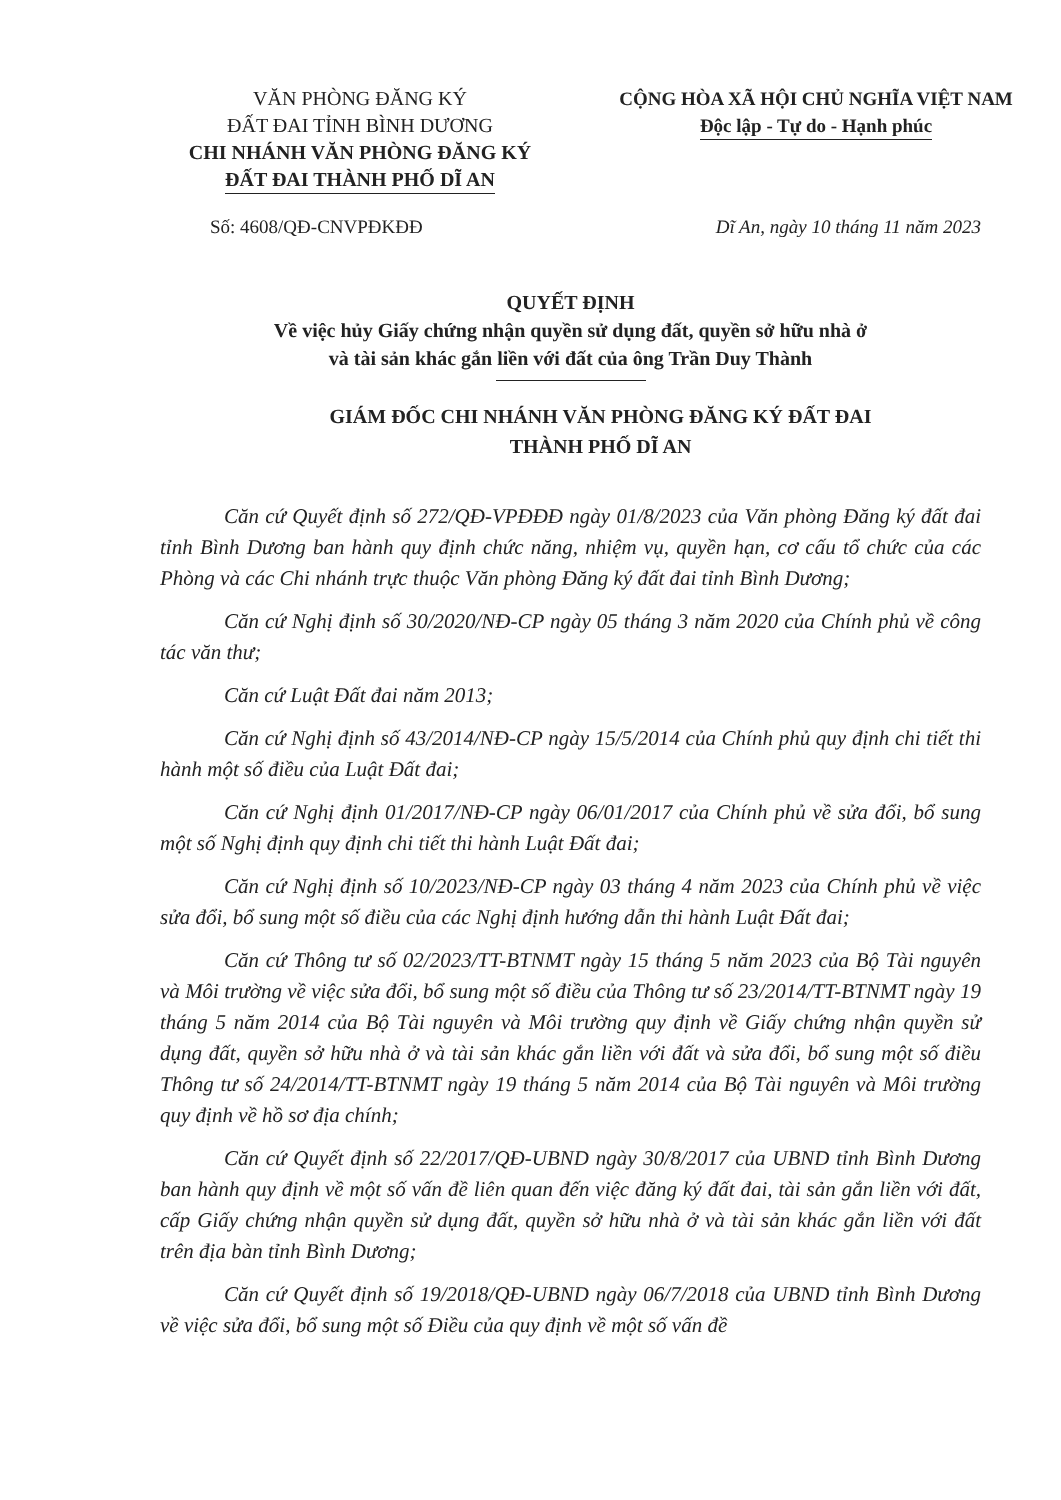VĂN PHÒNG ĐĂNG KÝ
ĐẤT ĐAI TỈNH BÌNH DƯƠNG
CHI NHÁNH VĂN PHÒNG ĐĂNG KÝ
ĐẤT ĐAI THÀNH PHỐ DĨ AN
CỘNG HÒA XÃ HỘI CHỦ NGHĨA VIỆT NAM
Độc lập - Tự do - Hạnh phúc
Số: 4608/QĐ-CNVPĐKĐĐ Dĩ An, ngày 10 tháng 11 năm 2023
QUYẾT ĐỊNH
Về việc hủy Giấy chứng nhận quyền sử dụng đất, quyền sở hữu nhà ở
và tài sản khác gắn liền với đất của ông Trần Duy Thành
GIÁM ĐỐC CHI NHÁNH VĂN PHÒNG ĐĂNG KÝ ĐẤT ĐAI
THÀNH PHỐ DĨ AN
Căn cứ Quyết định số 272/QĐ-VPĐĐĐ ngày 01/8/2023 của Văn phòng Đăng ký đất đai tỉnh Bình Dương ban hành quy định chức năng, nhiệm vụ, quyền hạn, cơ cấu tổ chức của các Phòng và các Chi nhánh trực thuộc Văn phòng Đăng ký đất đai tỉnh Bình Dương;
Căn cứ Nghị định số 30/2020/NĐ-CP ngày 05 tháng 3 năm 2020 của Chính phủ về công tác văn thư;
Căn cứ Luật Đất đai năm 2013;
Căn cứ Nghị định số 43/2014/NĐ-CP ngày 15/5/2014 của Chính phủ quy định chi tiết thi hành một số điều của Luật Đất đai;
Căn cứ Nghị định 01/2017/NĐ-CP ngày 06/01/2017 của Chính phủ về sửa đổi, bổ sung một số Nghị định quy định chi tiết thi hành Luật Đất đai;
Căn cứ Nghị định số 10/2023/NĐ-CP ngày 03 tháng 4 năm 2023 của Chính phủ về việc sửa đổi, bổ sung một số điều của các Nghị định hướng dẫn thi hành Luật Đất đai;
Căn cứ Thông tư số 02/2023/TT-BTNMT ngày 15 tháng 5 năm 2023 của Bộ Tài nguyên và Môi trường về việc sửa đổi, bổ sung một số điều của Thông tư số 23/2014/TT-BTNMT ngày 19 tháng 5 năm 2014 của Bộ Tài nguyên và Môi trường quy định về Giấy chứng nhận quyền sử dụng đất, quyền sở hữu nhà ở và tài sản khác gắn liền với đất và sửa đổi, bổ sung một số điều Thông tư số 24/2014/TT-BTNMT ngày 19 tháng 5 năm 2014 của Bộ Tài nguyên và Môi trường quy định về hồ sơ địa chính;
Căn cứ Quyết định số 22/2017/QĐ-UBND ngày 30/8/2017 của UBND tỉnh Bình Dương ban hành quy định về một số vấn đề liên quan đến việc đăng ký đất đai, tài sản gắn liền với đất, cấp Giấy chứng nhận quyền sử dụng đất, quyền sở hữu nhà ở và tài sản khác gắn liền với đất trên địa bàn tỉnh Bình Dương;
Căn cứ Quyết định số 19/2018/QĐ-UBND ngày 06/7/2018 của UBND tỉnh Bình Dương về việc sửa đổi, bổ sung một số Điều của quy định về một số vấn đề